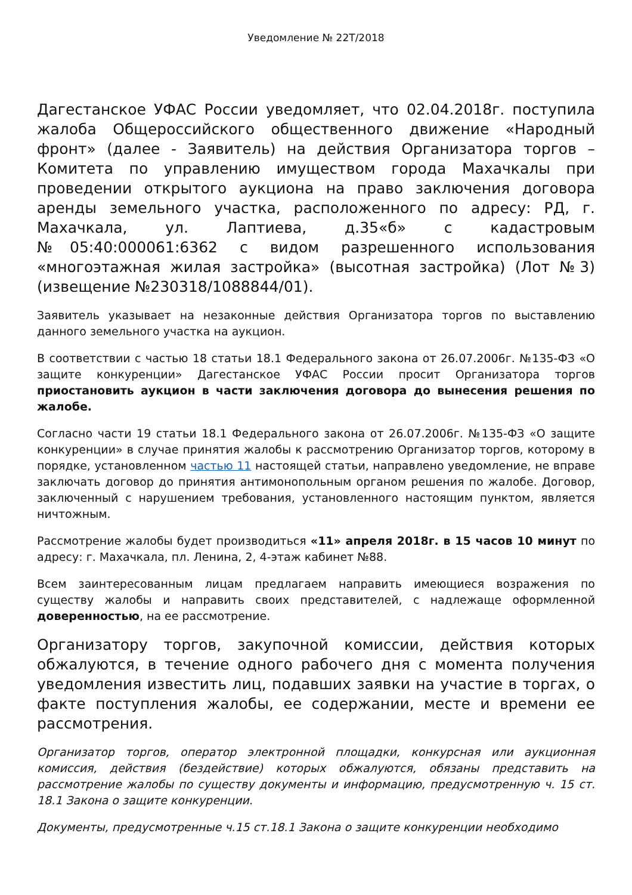Уведомление № 22Т/2018
Дагестанское УФАС России уведомляет, что 02.04.2018г. поступила жалоба Общероссийского общественного движение «Народный фронт» (далее - Заявитель) на действия Организатора торгов – Комитета по управлению имуществом города Махачкалы при проведении открытого аукциона на право заключения договора аренды земельного участка, расположенного по адресу: РД, г. Махачкала, ул. Лаптиева, д.35«б» с кадастровым №05:40:000061:6362 с видом разрешенного использования «многоэтажная жилая застройка» (высотная застройка) (Лот №3) (извещение №230318/1088844/01).
Заявитель указывает на незаконные действия Организатора торгов по выставлению данного земельного участка на аукцион.
В соответствии с частью 18 статьи 18.1 Федерального закона от 26.07.2006г. №135-ФЗ «О защите конкуренции» Дагестанское УФАС России просит Организатора торгов приостановить аукцион в части заключения договора до вынесения решения по жалобе.
Согласно части 19 статьи 18.1 Федерального закона от 26.07.2006г. №135-ФЗ «О защите конкуренции» в случае принятия жалобы к рассмотрению Организатор торгов, которому в порядке, установленном частью 11 настоящей статьи, направлено уведомление, не вправе заключать договор до принятия антимонопольным органом решения по жалобе. Договор, заключенный с нарушением требования, установленного настоящим пунктом, является ничтожным.
Рассмотрение жалобы будет производиться «11» апреля 2018г. в 15 часов 10 минут по адресу: г. Махачкала, пл. Ленина, 2, 4-этаж кабинет №88.
Всем заинтересованным лицам предлагаем направить имеющиеся возражения по существу жалобы и направить своих представителей, с надлежаще оформленной доверенностью, на ее рассмотрение.
Организатору торгов, закупочной комиссии, действия которых обжалуются, в течение одного рабочего дня с момента получения уведомления известить лиц, подавших заявки на участие в торгах, о факте поступления жалобы, ее содержании, месте и времени ее рассмотрения.
Организатор торгов, оператор электронной площадки, конкурсная или аукционная комиссия, действия (бездействие) которых обжалуются, обязаны представить на рассмотрение жалобы по существу документы и информацию, предусмотренную ч. 15 ст. 18.1 Закона о защите конкуренции.
Документы, предусмотренные ч.15 ст.18.1 Закона о защите конкуренции необходимо